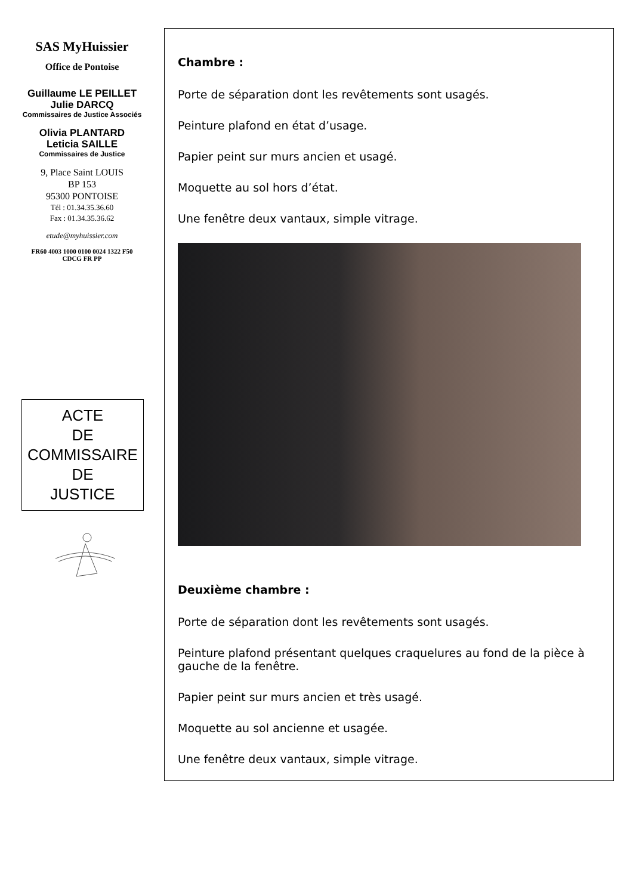SAS MyHuissier
Office de Pontoise
Guillaume LE PEILLET
Julie DARCQ
Commissaires de Justice Associés
Olivia PLANTARD
Leticia SAILLE
Commissaires de Justice
9, Place Saint LOUIS
BP 153
95300 PONTOISE
Tél : 01.34.35.36.60
Fax : 01.34.35.36.62
etude@myhuissier.com
FR60 4003 1000 0100 0024 1322 F50
CDCG FR PP
ACTE
DE
COMMISSAIRE
DE
JUSTICE
Chambre :
Porte de séparation dont les revêtements sont usagés.
Peinture plafond en état d’usage.
Papier peint sur murs ancien et usagé.
Moquette au sol hors d’état.
Une fenêtre deux vantaux, simple vitrage.
Deuxième chambre :
Porte de séparation dont les revêtements sont usagés.
Peinture plafond présentant quelques craquelures au fond de la pièce à gauche de la fenêtre.
Papier peint sur murs ancien et très usagé.
Moquette au sol ancienne et usagée.
Une fenêtre deux vantaux, simple vitrage.